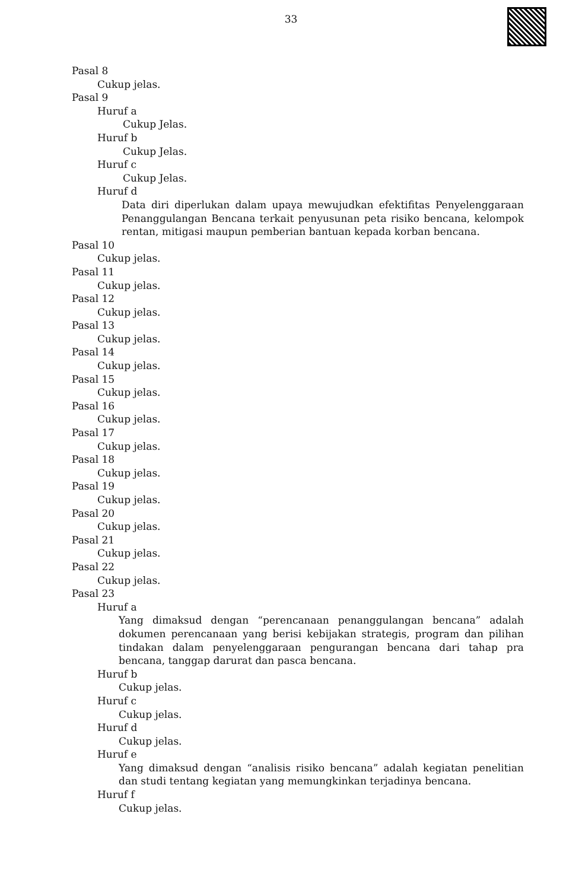33
Pasal 8
Cukup jelas.
Pasal 9
Huruf a
Cukup Jelas.
Huruf b
Cukup Jelas.
Huruf c
Cukup Jelas.
Huruf d
Data diri diperlukan dalam upaya mewujudkan efektifitas Penyelenggaraan Penanggulangan Bencana terkait penyusunan peta risiko bencana, kelompok rentan, mitigasi maupun pemberian bantuan kepada korban bencana.
Pasal 10
Cukup jelas.
Pasal 11
Cukup jelas.
Pasal 12
Cukup jelas.
Pasal 13
Cukup jelas.
Pasal 14
Cukup jelas.
Pasal 15
Cukup jelas.
Pasal 16
Cukup jelas.
Pasal 17
Cukup jelas.
Pasal 18
Cukup jelas.
Pasal 19
Cukup jelas.
Pasal 20
Cukup jelas.
Pasal 21
Cukup jelas.
Pasal 22
Cukup jelas.
Pasal 23
Huruf a
Yang dimaksud dengan “perencanaan penanggulangan bencana” adalah dokumen perencanaan yang berisi kebijakan strategis, program dan pilihan tindakan dalam penyelenggaraan pengurangan bencana dari tahap pra bencana, tanggap darurat dan pasca bencana.
Huruf b
Cukup jelas.
Huruf c
Cukup jelas.
Huruf d
Cukup jelas.
Huruf e
Yang dimaksud dengan “analisis risiko bencana” adalah kegiatan penelitian dan studi tentang kegiatan yang memungkinkan terjadinya bencana.
Huruf f
Cukup jelas.